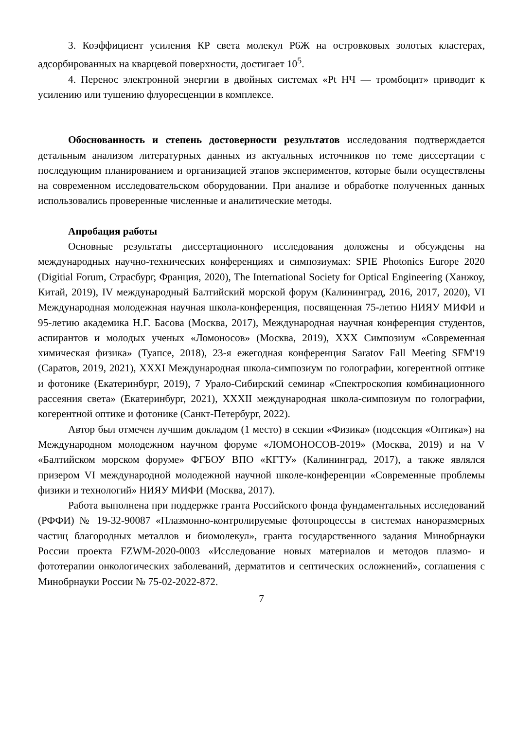3. Коэффициент усиления КР света молекул Р6Ж на островковых золотых кластерах, адсорбированных на кварцевой поверхности, достигает 10<sup>5</sup>.
4. Перенос электронной энергии в двойных системах «Pt НЧ — тромбоцит» приводит к усилению или тушению флуоресценции в комплексе.
Обоснованность и степень достоверности результатов исследования подтверждается детальным анализом литературных данных из актуальных источников по теме диссертации с последующим планированием и организацией этапов экспериментов, которые были осуществлены на современном исследовательском оборудовании. При анализе и обработке полученных данных использовались проверенные численные и аналитические методы.
Апробация работы
Основные результаты диссертационного исследования доложены и обсуждены на международных научно-технических конференциях и симпозиумах: SPIE Photonics Europe 2020 (Digitial Forum, Страсбург, Франция, 2020), The International Society for Optical Engineering (Ханжоу, Китай, 2019), IV международный Балтийский морской форум (Калининград, 2016, 2017, 2020), VI Международная молодежная научная школа-конференция, посвященная 75-летию НИЯУ МИФИ и 95-летию академика Н.Г. Басова (Москва, 2017), Международная научная конференция студентов, аспирантов и молодых ученых «Ломоносов» (Москва, 2019), XXX Симпозиум «Современная химическая физика» (Туапсе, 2018), 23-я ежегодная конференция Saratov Fall Meeting SFM'19 (Саратов, 2019, 2021), XXXI Международная школа-симпозиум по голографии, когерентной оптике и фотонике (Екатеринбург, 2019), 7 Урало-Сибирский семинар «Спектроскопия комбинационного рассеяния света» (Екатеринбург, 2021), XXXII международная школа-симпозиум по голографии, когерентной оптике и фотонике (Санкт-Петербург, 2022).
Автор был отмечен лучшим докладом (1 место) в секции «Физика» (подсекция «Оптика») на Международном молодежном научном форуме «ЛОМОНОСОВ-2019» (Москва, 2019) и на V «Балтийском морском форуме» ФГБОУ ВПО «КГТУ» (Калининград, 2017), а также являлся призером VI международной молодежной научной школе-конференции «Современные проблемы физики и технологий» НИЯУ МИФИ (Москва, 2017).
Работа выполнена при поддержке гранта Российского фонда фундаментальных исследований (РФФИ) № 19-32-90087 «Плазмонно-контролируемые фотопроцессы в системах наноразмерных частиц благородных металлов и биомолекул», гранта государственного задания Минобрнауки России проекта FZWM-2020-0003 «Исследование новых материалов и методов плазмо- и фототерапии онкологических заболеваний, дерматитов и септических осложнений», соглашения с Минобрнауки России № 75-02-2022-872.
7